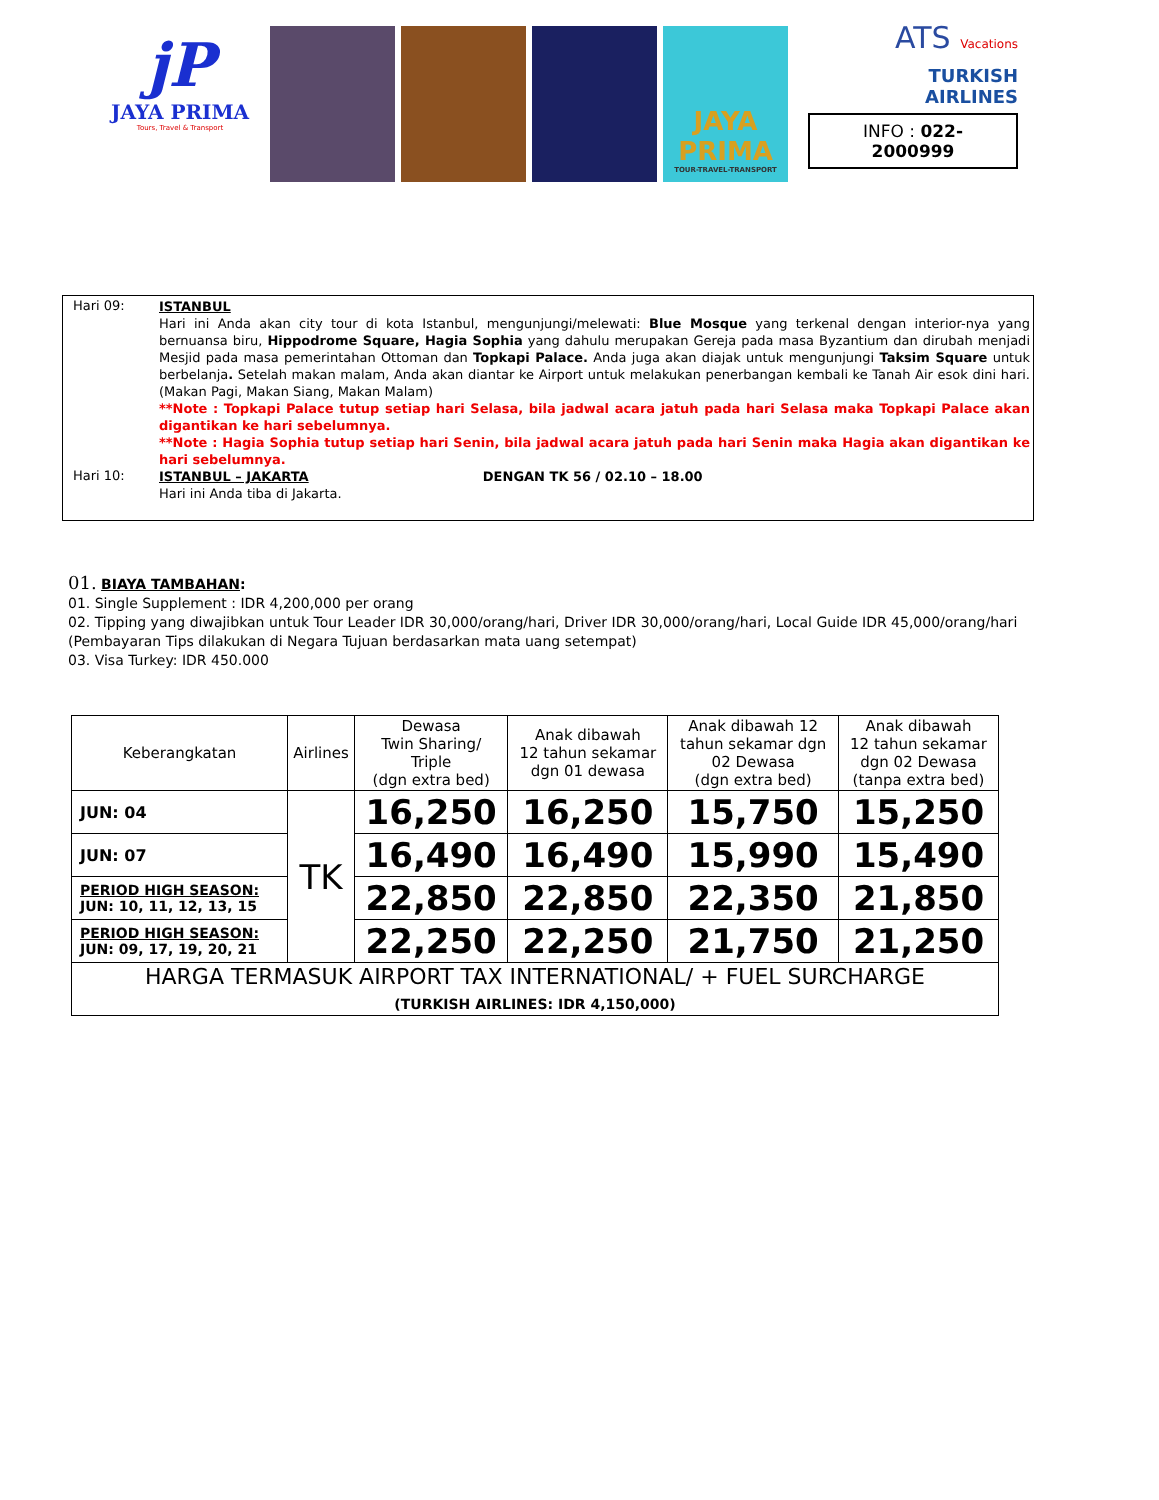jP
JAYA PRIMA
Tours, Travel & Transport
JAYA PRIMA
TOUR-TRAVEL-TRANSPORT
ATS Vacations
TURKISH
AIRLINES
INFO : 022-2000999
Hari 09:
ISTANBUL
Hari ini Anda akan city tour di kota Istanbul, mengunjungi/melewati: Blue Mosque yang terkenal dengan interior-nya yang bernuansa biru, Hippodrome Square, Hagia Sophia yang dahulu merupakan Gereja pada masa Byzantium dan dirubah menjadi Mesjid pada masa pemerintahan Ottoman dan Topkapi Palace. Anda juga akan diajak untuk mengunjungi Taksim Square untuk berbelanja. Setelah makan malam, Anda akan diantar ke Airport untuk melakukan penerbangan kembali ke Tanah Air esok dini hari. (Makan Pagi, Makan Siang, Makan Malam)
**Note : Topkapi Palace tutup setiap hari Selasa, bila jadwal acara jatuh pada hari Selasa maka Topkapi Palace akan digantikan ke hari sebelumnya.
**Note : Hagia Sophia tutup setiap hari Senin, bila jadwal acara jatuh pada hari Senin maka Hagia akan digantikan ke hari sebelumnya.
Hari 10:
ISTANBUL – JAKARTA DENGAN TK 56 / 02.10 – 18.00
Hari ini Anda tiba di Jakarta.
01. BIAYA TAMBAHAN:
01. Single Supplement : IDR 4,200,000 per orang
02. Tipping yang diwajibkan untuk Tour Leader IDR 30,000/orang/hari, Driver IDR 30,000/orang/hari, Local Guide IDR 45,000/orang/hari (Pembayaran Tips dilakukan di Negara Tujuan berdasarkan mata uang setempat)
03. Visa Turkey: IDR 450.000
| Keberangkatan | Airlines | Dewasa Twin Sharing/ Triple (dgn extra bed) | Anak dibawah 12 tahun sekamar dgn 01 dewasa | Anak dibawah 12 tahun sekamar dgn 02 Dewasa (dgn extra bed) | Anak dibawah 12 tahun sekamar dgn 02 Dewasa (tanpa extra bed) |
| --- | --- | --- | --- | --- | --- |
| JUN: 04 | TK | 16,250 | 16,250 | 15,750 | 15,250 |
| JUN: 07 | | 16,490 | 16,490 | 15,990 | 15,490 |
| PERIOD HIGH SEASON: JUN: 10, 11, 12, 13, 15 | | 22,850 | 22,850 | 22,350 | 21,850 |
| PERIOD HIGH SEASON: JUN: 09, 17, 19, 20, 21 | | 22,250 | 22,250 | 21,750 | 21,250 |
| HARGA TERMASUK AIRPORT TAX INTERNATIONAL/ + FUEL SURCHARGE (TURKISH AIRLINES: IDR 4,150,000) | | | | | |